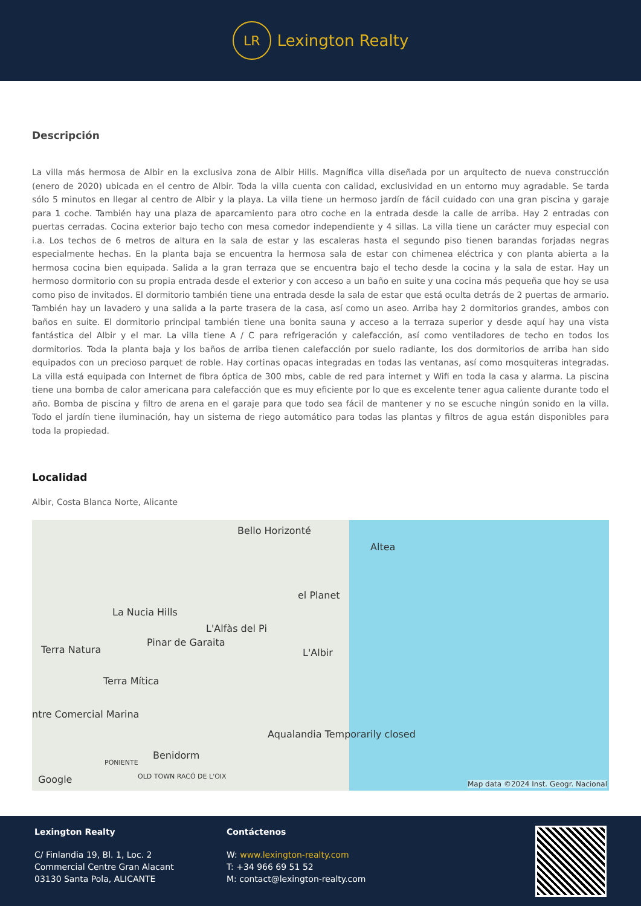LR
Lexington Realty
Descripción
La villa más hermosa de Albir en la exclusiva zona de Albir Hills. Magnífica villa diseñada por un arquitecto de nueva construcción (enero de 2020) ubicada en el centro de Albir. Toda la villa cuenta con calidad, exclusividad en un entorno muy agradable. Se tarda sólo 5 minutos en llegar al centro de Albir y la playa. La villa tiene un hermoso jardín de fácil cuidado con una gran piscina y garaje para 1 coche. También hay una plaza de aparcamiento para otro coche en la entrada desde la calle de arriba. Hay 2 entradas con puertas cerradas. Cocina exterior bajo techo con mesa comedor independiente y 4 sillas. La villa tiene un carácter muy especial con i.a. Los techos de 6 metros de altura en la sala de estar y las escaleras hasta el segundo piso tienen barandas forjadas negras especialmente hechas. En la planta baja se encuentra la hermosa sala de estar con chimenea eléctrica y con planta abierta a la hermosa cocina bien equipada. Salida a la gran terraza que se encuentra bajo el techo desde la cocina y la sala de estar. Hay un hermoso dormitorio con su propia entrada desde el exterior y con acceso a un baño en suite y una cocina más pequeña que hoy se usa como piso de invitados. El dormitorio también tiene una entrada desde la sala de estar que está oculta detrás de 2 puertas de armario. También hay un lavadero y una salida a la parte trasera de la casa, así como un aseo. Arriba hay 2 dormitorios grandes, ambos con baños en suite. El dormitorio principal también tiene una bonita sauna y acceso a la terraza superior y desde aquí hay una vista fantástica del Albir y el mar. La villa tiene A / C para refrigeración y calefacción, así como ventiladores de techo en todos los dormitorios. Toda la planta baja y los baños de arriba tienen calefacción por suelo radiante, los dos dormitorios de arriba han sido equipados con un precioso parquet de roble. Hay cortinas opacas integradas en todas las ventanas, así como mosquiteras integradas. La villa está equipada con Internet de fibra óptica de 300 mbs, cable de red para internet y Wifi en toda la casa y alarma. La piscina tiene una bomba de calor americana para calefacción que es muy eficiente por lo que es excelente tener agua caliente durante todo el año. Bomba de piscina y filtro de arena en el garaje para que todo sea fácil de mantener y no se escuche ningún sonido en la villa. Todo el jardín tiene iluminación, hay un sistema de riego automático para todas las plantas y filtros de agua están disponibles para toda la propiedad.
Localidad
Albir, Costa Blanca Norte, Alicante
Bello Horizonté
Altea
el Planet
La Nucia Hills
L'Alfàs del Pi
Terra Natura
Pinar de Garaita
L'Albir
Terra Mítica
ntre Comercial Marina
Aqualandia Temporarily closed
Benidorm
PONIENTE
OLD TOWN RACÓ DE L'OIX Google Map data ©2024 Inst. Geogr. Nacional
Lexington Realty
C/ Finlandia 19, Bl. 1, Loc. 2
Commercial Centre Gran Alacant
03130 Santa Pola, ALICANTE
Contáctenos
W: www.lexington-realty.com
T: +34 966 69 51 52
M: contact@lexington-realty.com